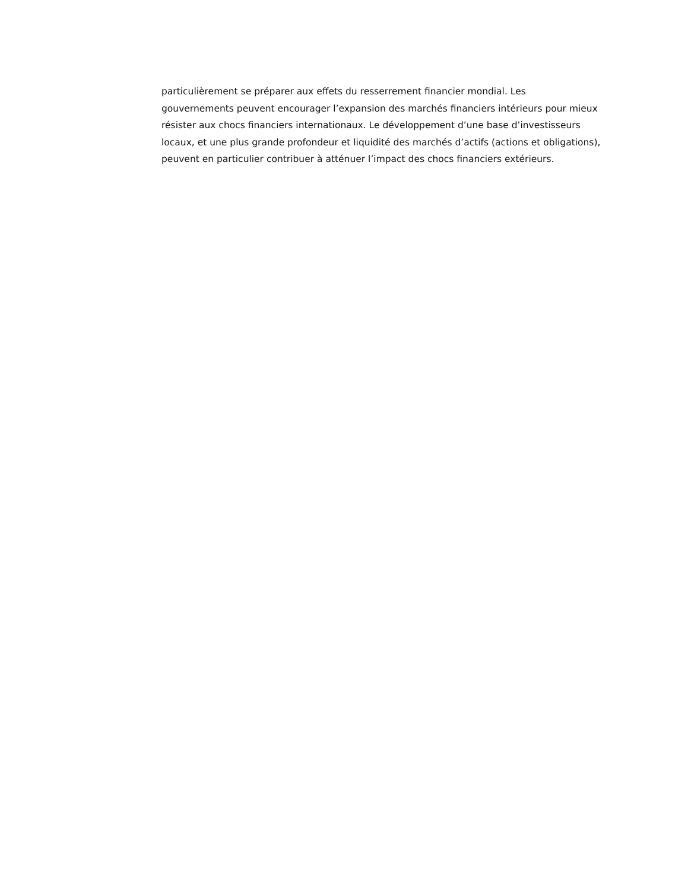particulièrement se préparer aux effets du resserrement financier mondial. Les gouvernements peuvent encourager l’expansion des marchés financiers intérieurs pour mieux résister aux chocs financiers internationaux. Le développement d’une base d’investisseurs locaux, et une plus grande profondeur et liquidité des marchés d’actifs (actions et obligations), peuvent en particulier contribuer à atténuer l’impact des chocs financiers extérieurs.